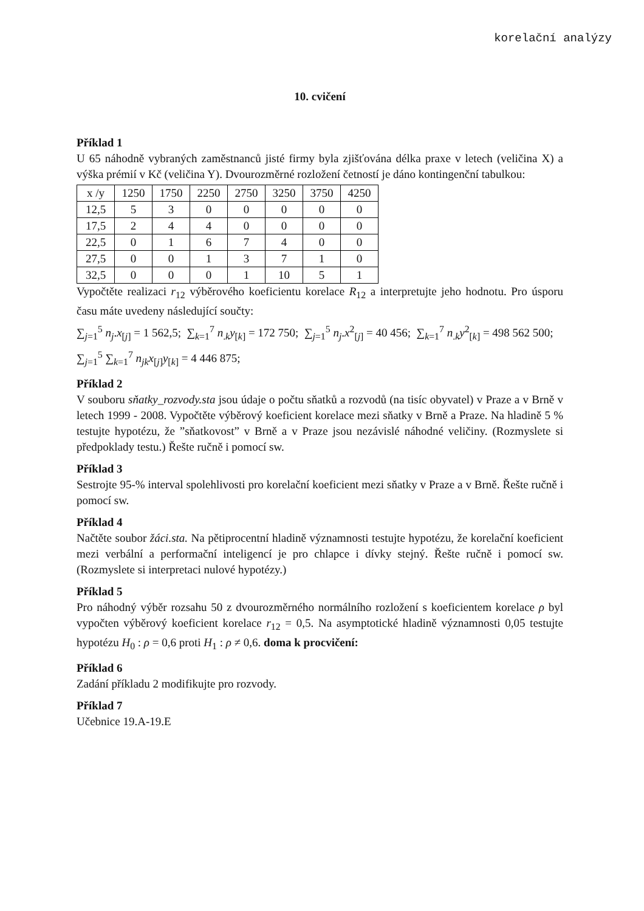korelační analýzy
10. cvičení
Příklad 1
U 65 náhodně vybraných zaměstnanců jisté firmy byla zjišťována délka praxe v letech (veličina X) a výška prémií v Kč (veličina Y). Dvourozměrné rozložení četností je dáno kontingenční tabulkou:
| x /y | 1250 | 1750 | 2250 | 2750 | 3250 | 3750 | 4250 |
| 12,5 | 5 | 3 | 0 | 0 | 0 | 0 | 0 |
| 17,5 | 2 | 4 | 4 | 0 | 0 | 0 | 0 |
| 22,5 | 0 | 1 | 6 | 7 | 4 | 0 | 0 |
| 27,5 | 0 | 0 | 1 | 3 | 7 | 1 | 0 |
| 32,5 | 0 | 0 | 0 | 1 | 10 | 5 | 1 |
Vypočtěte realizaci r<sub>12</sub> výběrového koeficientu korelace R<sub>12</sub> a interpretujte jeho hodnotu. Pro úsporu času máte uvedeny následující součty:
∑<sub>j=1</sub><sup>5</sup> n<sub>j</sub>.x<sub>[j]</sub> = 1 562,5; ∑<sub>k=1</sub><sup>7</sup> n<sub>.k</sub>y<sub>[k]</sub> = 172 750; ∑<sub>j=1</sub><sup>5</sup> n<sub>j</sub>.x<sup>2</sup><sub>[j]</sub> = 40 456; ∑<sub>k=1</sub><sup>7</sup> n<sub>.k</sub>y<sup>2</sup><sub>[k]</sub> = 498 562 500;
∑<sub>j=1</sub><sup>5</sup> ∑<sub>k=1</sub><sup>7</sup> n<sub>jk</sub>x<sub>[j]</sub>y<sub>[k]</sub> = 4 446 875;
Příklad 2
V souboru sňatky_rozvody.sta jsou údaje o počtu sňatků a rozvodů (na tisíc obyvatel) v Praze a v Brně v letech 1999 - 2008. Vypočtěte výběrový koeficient korelace mezi sňatky v Brně a Praze. Na hladině 5 % testujte hypotézu, že ”sňatkovost” v Brně a v Praze jsou nezávislé náhodné veličiny. (Rozmyslete si předpoklady testu.) Řešte ručně i pomocí sw.
Příklad 3
Sestrojte 95-% interval spolehlivosti pro korelační koeficient mezi sňatky v Praze a v Brně. Řešte ručně i pomocí sw.
Příklad 4
Načtěte soubor žáci.sta. Na pětiprocentní hladině významnosti testujte hypotézu, že korelační koeficient mezi verbální a performační inteligencí je pro chlapce i dívky stejný. Řešte ručně i pomocí sw. (Rozmyslete si interpretaci nulové hypotézy.)
Příklad 5
Pro náhodný výběr rozsahu 50 z dvourozměrného normálního rozložení s koeficientem korelace ρ byl vypočten výběrový koeficient korelace r<sub>12</sub> = 0,5. Na asymptotické hladině významnosti 0,05 testujte hypotézu H<sub>0</sub> : ρ = 0,6 proti H<sub>1</sub> : ρ ≠ 0,6. doma k procvičení:
Příklad 6
Zadání příkladu 2 modifikujte pro rozvody.
Příklad 7
Učebnice 19.A-19.E